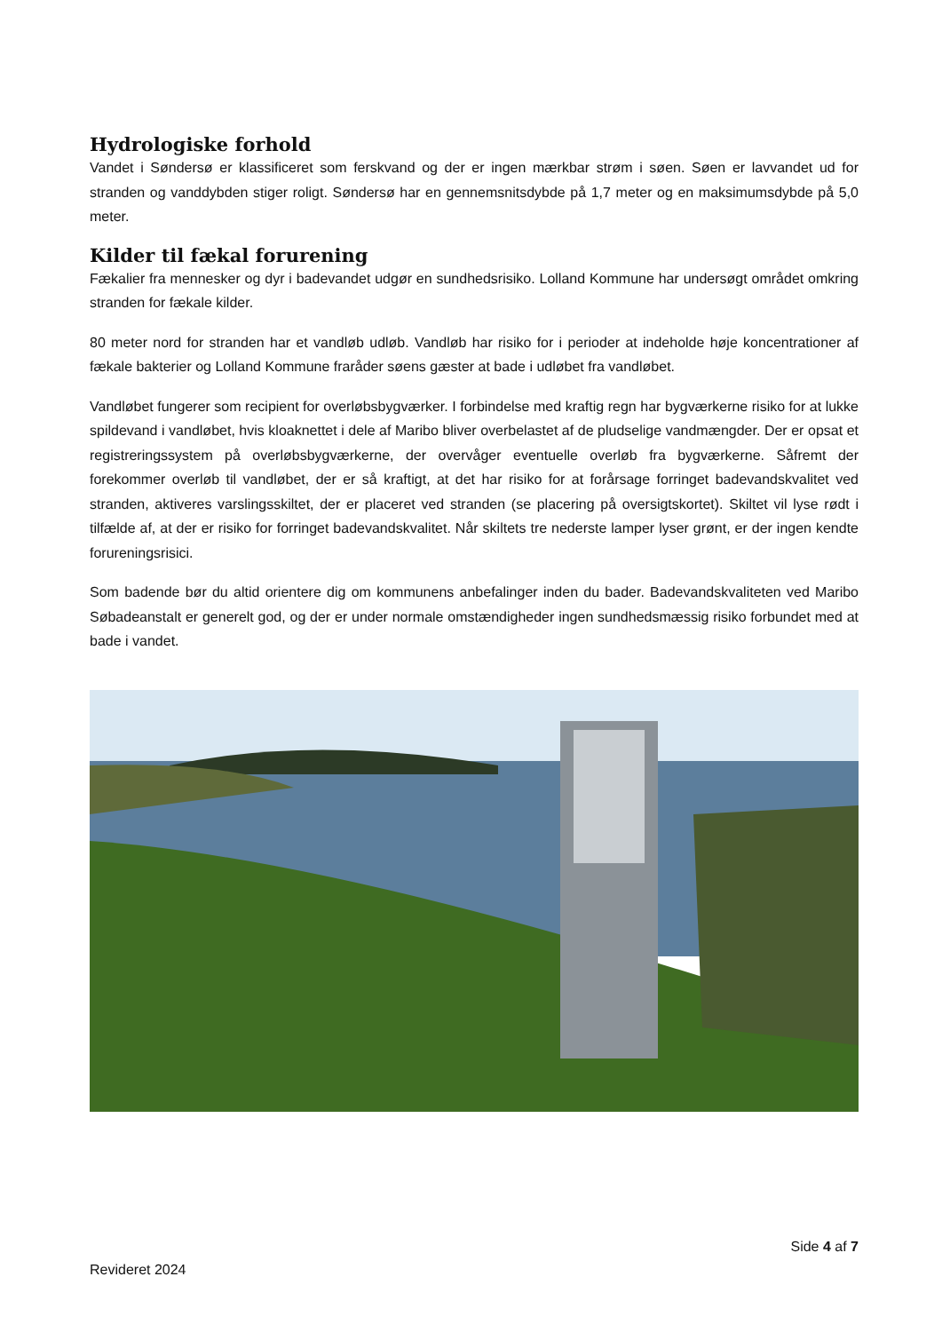Hydrologiske forhold
Vandet i Søndersø er klassificeret som ferskvand og der er ingen mærkbar strøm i søen. Søen er lavvandet ud for stranden og vanddybden stiger roligt. Søndersø har en gennemsnitsdybde på 1,7 meter og en maksimumsdybde på 5,0 meter.
Kilder til fækal forurening
Fækalier fra mennesker og dyr i badevandet udgør en sundhedsrisiko. Lolland Kommune har undersøgt området omkring stranden for fækale kilder.
80 meter nord for stranden har et vandløb udløb. Vandløb har risiko for i perioder at indeholde høje koncentrationer af fækale bakterier og Lolland Kommune fraråder søens gæster at bade i udløbet fra vandløbet.
Vandløbet fungerer som recipient for overløbsbygværker. I forbindelse med kraftig regn har bygværkerne risiko for at lukke spildevand i vandløbet, hvis kloaknettet i dele af Maribo bliver overbelastet af de pludselige vandmængder. Der er opsat et registreringssystem på overløbsbygværkerne, der overvåger eventuelle overløb fra bygværkerne. Såfremt der forekommer overløb til vandløbet, der er så kraftigt, at det har risiko for at forårsage forringet badevandskvalitet ved stranden, aktiveres varslingsskiltet, der er placeret ved stranden (se placering på oversigtskortet). Skiltet vil lyse rødt i tilfælde af, at der er risiko for forringet badevandskvalitet. Når skiltets tre nederste lamper lyser grønt, er der ingen kendte forureningsrisici.
Som badende bør du altid orientere dig om kommunens anbefalinger inden du bader. Badevandskvaliteten ved Maribo Søbadeanstalt er generelt god, og der er under normale omstændigheder ingen sundhedsmæssig risiko forbundet med at bade i vandet.
Side 4 af 7
Revideret 2024